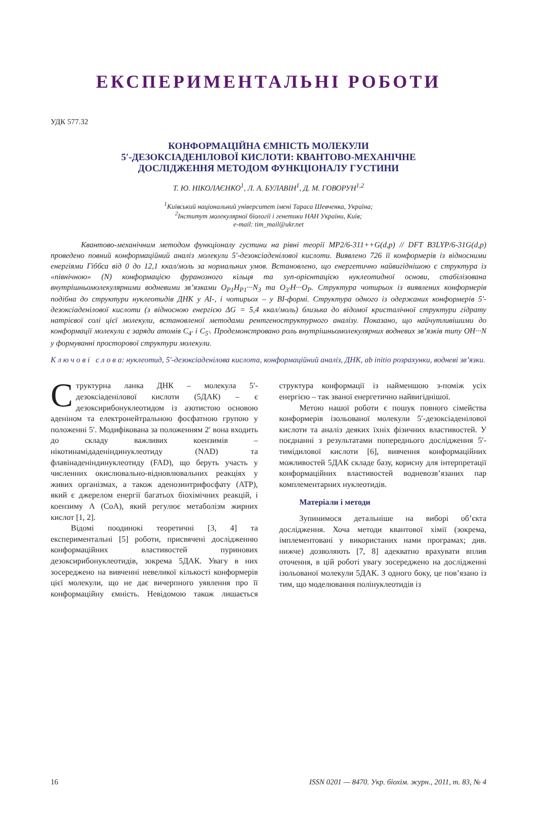ЕКСПЕРИМЕНТАЛЬНІ РОБОТИ
УДК 577.32
КОНФОРМАЦІЙНА ЄМНІСТЬ МОЛЕКУЛИ
5′-ДЕЗОКСІАДЕНІЛОВОЇ КИСЛОТИ: КВАНТОВО-МЕХАНІЧНЕ
ДОСЛІДЖЕННЯ МЕТОДОМ ФУНКЦІОНАЛУ ГУСТИНИ
Т. Ю. НІКОЛАЄНКО<sup>1</sup>, Л. А. БУЛАВІН<sup>1</sup>, Д. М. ГОВОРУН<sup>1,2</sup>
<sup>1</sup> Київський національний університет імені Тараса Шевченка, Україна;
<sup>2</sup> Інститут молекулярної біології і генетики НАН України, Київ;
e-mail: tim_mail@ukr.net
Квантово-механічним методом функціоналу густини на рівні теорії MP2/6-311++G(d,p) // DFT B3LYP/6-31G(d,p) проведено повний конформаційний аналіз молекули 5′-дезоксіаденілової кислоти. Виявлено 726 її конформерів із відносними енергіями Гіббса від 0 до 12,1 ккал/моль за нормальних умов. Встановлено, що енергетично найвигіднішою є структура із «північною» (N) конформацією фуранозного кільця та syn-орієнтацією нуклеотидної основи, стабілізована внутрішньомолекулярними водневими зв’язками O<sub>P1</sub>H<sub>P1</sub>···N<sub>3</sub> та O<sub>3′</sub>H···O<sub>P</sub>. Структура чотирьох із виявлених конформерів подібна до структури нуклеотидів ДНК у AI-, і чотирьох – у BI-формі. Структура одного із одержаних конформерів 5′-дезоксіаденілової кислоти (з відносною енергією ΔG = 5,4 ккал/моль) близька до відомої кристалічної структури гідрату натрієвої солі цієї молекули, встановленої методами рентгеноструктурного аналізу. Показано, що найчутливішими до конформації молекули є заряди атомів C<sub>4′</sub> і C<sub>5′</sub>. Продемонстровано роль внутрішньомолекулярних водневих зв’язків типу OH···N у формуванні просторової структури молекули.
К л ю ч о в і с л о в а: нуклеотид, 5′-дезоксіаденілова кислота, конформаційний аналіз, ДНК, ab initio розрахунки, водневі зв’язки.
Структурна ланка ДНК – молекула 5′-дезоксіаденілової кислоти (5ДАК) – є дезоксирибонуклеотидом із азотистою основою аденіном та електронейтральною фосфатною групою у положенні 5′. Модифікована за положенням 2′ вона входить до складу важливих коензимів – нікотинамідаденіндинуклеотиду (NAD) та флавінаденіндинуклеотиду (FAD), що беруть участь у численних окислювально-відновлювальних реакціях у живих організмах, а також аденозинтрифосфату (ATP), який є джерелом енергії багатьох біохімічних реакцій, і коензиму А (CoA), який регулює метаболізм жирних кислот [1, 2].
Відомі поодинокі теоретичні [3, 4] та експериментальні [5] роботи, присвячені дослідженню конформаційних властивостей пуринових дезоксирибонуклеотидів, зокрема 5ДАК. Увагу в них зосереджено на вивченні невеликої кількості конформерів цієї молекули, що не дає вичерпного уявлення про її конформаційну ємність. Невідомою також лишається структура конформації із найменшою з-поміж усіх енергією – так званої енергетично найвигіднішої.
Метою нашої роботи є пошук повного сімейства конформерів ізольованої молекули 5′-дезоксіаденілової кислоти та аналіз деяких їхніх фізичних властивостей. У поєднанні з результатами попереднього дослідження 5′-тимідилової кислоти [6], вивчення конформаційних можливостей 5ДАК складе базу, корисну для інтерпретації конформаційних властивостей водневозв’язаних пар комплементарних нуклеотидів.
Матеріали і методи
Зупинимося детальніше на виборі об’єкта дослідження. Хоча методи квантової хімії (зокрема, імплементовані у використаних нами програмах; див. нижче) дозволяють [7, 8] адекватно врахувати вплив оточення, в цій роботі увагу зосереджено на дослідженні ізольованої молекули 5ДАК. З одного боку, це пов’язано із тим, що моделювання полінуклеотидів із
16 ISSN 0201 — 8470. Укр. біохім. журн., 2011, т. 83, № 4